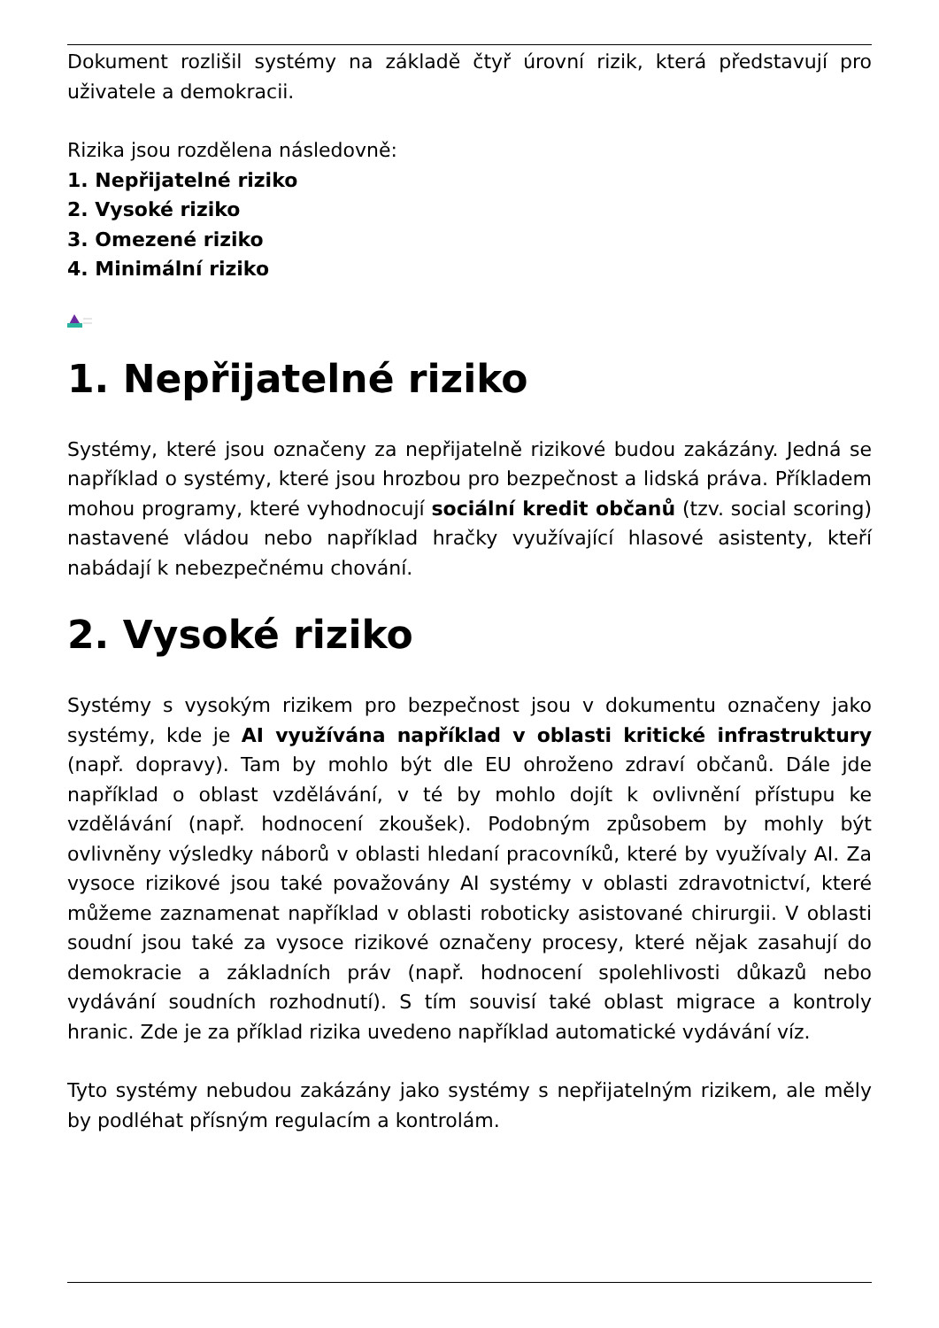Dokument rozlišil systémy na základě čtyř úrovní rizik, která představují pro uživatele a demokracii.
Rizika jsou rozdělena následovně:
1. Nepřijatelné riziko
2. Vysoké riziko
3. Omezené riziko
4. Minimální riziko
1. Nepřijatelné riziko
Systémy, které jsou označeny za nepřijatelně rizikové budou zakázány. Jedná se například o systémy, které jsou hrozbou pro bezpečnost a lidská práva. Příkladem mohou programy, které vyhodnocují sociální kredit občanů (tzv. social scoring) nastavené vládou nebo například hračky využívající hlasové asistenty, kteří nabádají k nebezpečnému chování.
2. Vysoké riziko
Systémy s vysokým rizikem pro bezpečnost jsou v dokumentu označeny jako systémy, kde je AI využívána například v oblasti kritické infrastruktury (např. dopravy). Tam by mohlo být dle EU ohroženo zdraví občanů. Dále jde například o oblast vzdělávání, v té by mohlo dojít k ovlivnění přístupu ke vzdělávání (např. hodnocení zkoušek). Podobným způsobem by mohly být ovlivněny výsledky náborů v oblasti hledaní pracovníků, které by využívaly AI. Za vysoce rizikové jsou také považovány AI systémy v oblasti zdravotnictví, které můžeme zaznamenat například v oblasti roboticky asistované chirurgii. V oblasti soudní jsou také za vysoce rizikové označeny procesy, které nějak zasahují do demokracie a základních práv (např. hodnocení spolehlivosti důkazů nebo vydávání soudních rozhodnutí). S tím souvisí také oblast migrace a kontroly hranic. Zde je za příklad rizika uvedeno například automatické vydávání víz.
Tyto systémy nebudou zakázány jako systémy s nepřijatelným rizikem, ale měly by podléhat přísným regulacím a kontrolám.